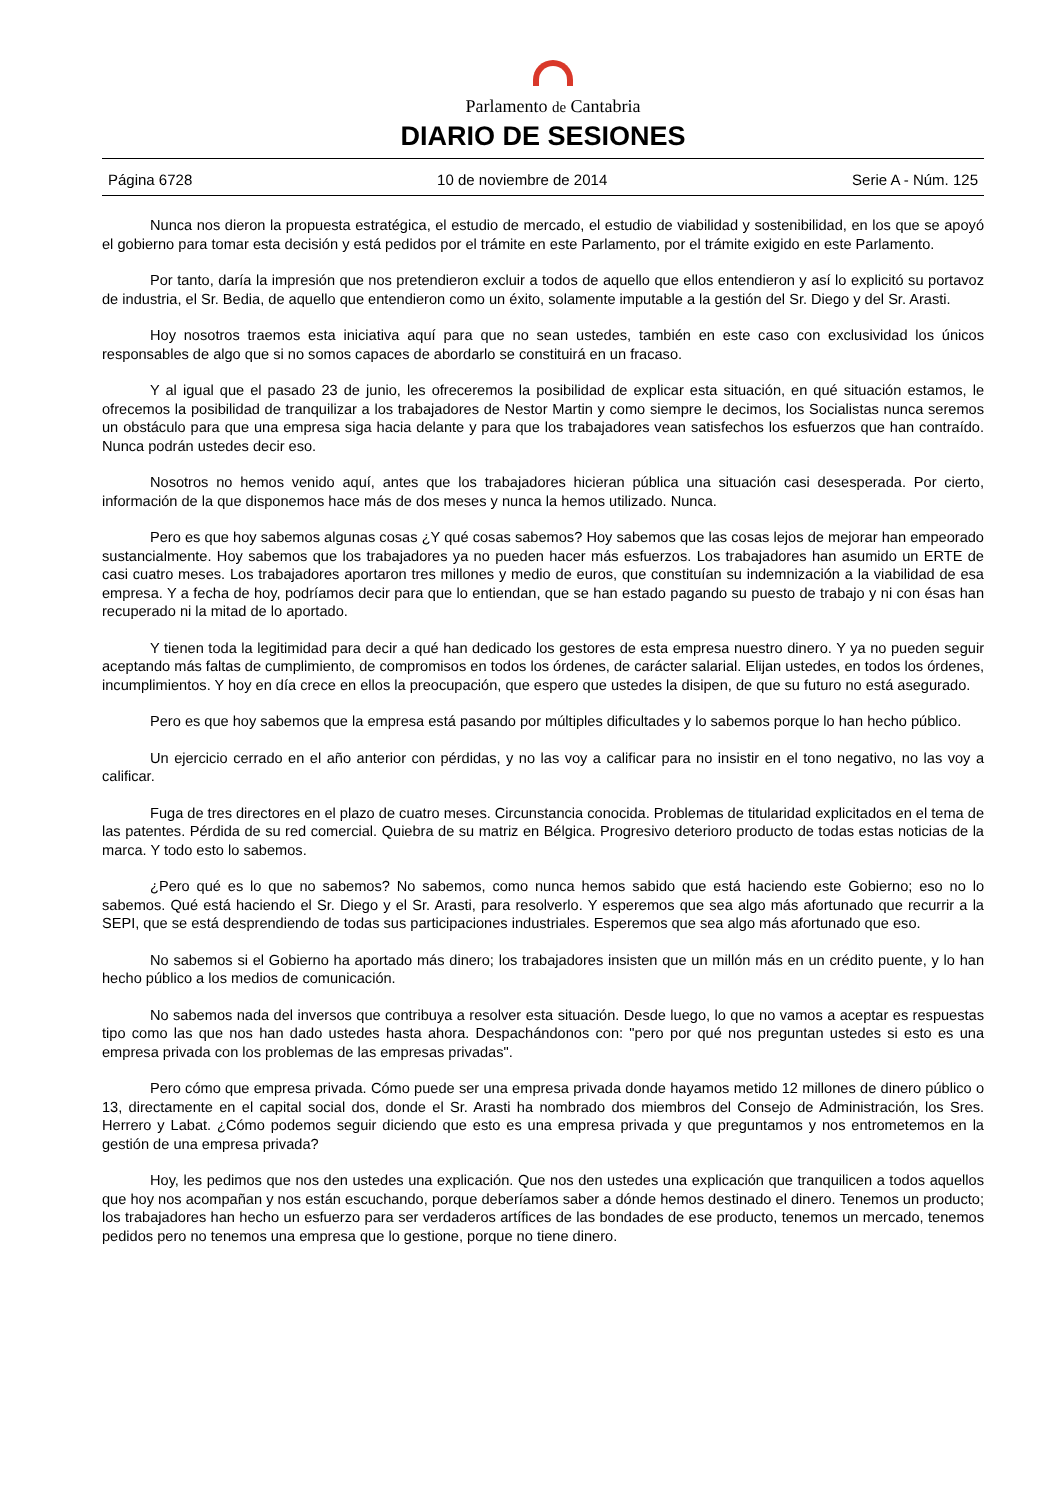Parlamento de Cantabria
DIARIO DE SESIONES
Página 6728 10 de noviembre de 2014 Serie A - Núm. 125
Nunca nos dieron la propuesta estratégica, el estudio de mercado, el estudio de viabilidad y sostenibilidad, en los que se apoyó el gobierno para tomar esta decisión y está pedidos por el trámite en este Parlamento, por el trámite exigido en este Parlamento.
Por tanto, daría la impresión que nos pretendieron excluir a todos de aquello que ellos entendieron y así lo explicitó su portavoz de industria, el Sr. Bedia, de aquello que entendieron como un éxito, solamente imputable a la gestión del Sr. Diego y del Sr. Arasti.
Hoy nosotros traemos esta iniciativa aquí para que no sean ustedes, también en este caso con exclusividad los únicos responsables de algo que si no somos capaces de abordarlo se constituirá en un fracaso.
Y al igual que el pasado 23 de junio, les ofreceremos la posibilidad de explicar esta situación, en qué situación estamos, le ofrecemos la posibilidad de tranquilizar a los trabajadores de Nestor Martin y como siempre le decimos, los Socialistas nunca seremos un obstáculo para que una empresa siga hacia delante y para que los trabajadores vean satisfechos los esfuerzos que han contraído. Nunca podrán ustedes decir eso.
Nosotros no hemos venido aquí, antes que los trabajadores hicieran pública una situación casi desesperada. Por cierto, información de la que disponemos hace más de dos meses y nunca la hemos utilizado. Nunca.
Pero es que hoy sabemos algunas cosas ¿Y qué cosas sabemos? Hoy sabemos que las cosas lejos de mejorar han empeorado sustancialmente. Hoy sabemos que los trabajadores ya no pueden hacer más esfuerzos. Los trabajadores han asumido un ERTE de casi cuatro meses. Los trabajadores aportaron tres millones y medio de euros, que constituían su indemnización a la viabilidad de esa empresa. Y a fecha de hoy, podríamos decir para que lo entiendan, que se han estado pagando su puesto de trabajo y ni con ésas han recuperado ni la mitad de lo aportado.
Y tienen toda la legitimidad para decir a qué han dedicado los gestores de esta empresa nuestro dinero. Y ya no pueden seguir aceptando más faltas de cumplimiento, de compromisos en todos los órdenes, de carácter salarial. Elijan ustedes, en todos los órdenes, incumplimientos. Y hoy en día crece en ellos la preocupación, que espero que ustedes la disipen, de que su futuro no está asegurado.
Pero es que hoy sabemos que la empresa está pasando por múltiples dificultades y lo sabemos porque lo han hecho público.
Un ejercicio cerrado en el año anterior con pérdidas, y no las voy a calificar para no insistir en el tono negativo, no las voy a calificar.
Fuga de tres directores en el plazo de cuatro meses. Circunstancia conocida. Problemas de titularidad explicitados en el tema de las patentes. Pérdida de su red comercial. Quiebra de su matriz en Bélgica. Progresivo deterioro producto de todas estas noticias de la marca. Y todo esto lo sabemos.
¿Pero qué es lo que no sabemos? No sabemos, como nunca hemos sabido que está haciendo este Gobierno; eso no lo sabemos. Qué está haciendo el Sr. Diego y el Sr. Arasti, para resolverlo. Y esperemos que sea algo más afortunado que recurrir a la SEPI, que se está desprendiendo de todas sus participaciones industriales. Esperemos que sea algo más afortunado que eso.
No sabemos si el Gobierno ha aportado más dinero; los trabajadores insisten que un millón más en un crédito puente, y lo han hecho público a los medios de comunicación.
No sabemos nada del inversos que contribuya a resolver esta situación. Desde luego, lo que no vamos a aceptar es respuestas tipo como las que nos han dado ustedes hasta ahora. Despachándonos con: "pero por qué nos preguntan ustedes si esto es una empresa privada con los problemas de las empresas privadas".
Pero cómo que empresa privada. Cómo puede ser una empresa privada donde hayamos metido 12 millones de dinero público o 13, directamente en el capital social dos, donde el Sr. Arasti ha nombrado dos miembros del Consejo de Administración, los Sres. Herrero y Labat. ¿Cómo podemos seguir diciendo que esto es una empresa privada y que preguntamos y nos entrometemos en la gestión de una empresa privada?
Hoy, les pedimos que nos den ustedes una explicación. Que nos den ustedes una explicación que tranquilicen a todos aquellos que hoy nos acompañan y nos están escuchando, porque deberíamos saber a dónde hemos destinado el dinero. Tenemos un producto; los trabajadores han hecho un esfuerzo para ser verdaderos artífices de las bondades de ese producto, tenemos un mercado, tenemos pedidos pero no tenemos una empresa que lo gestione, porque no tiene dinero.